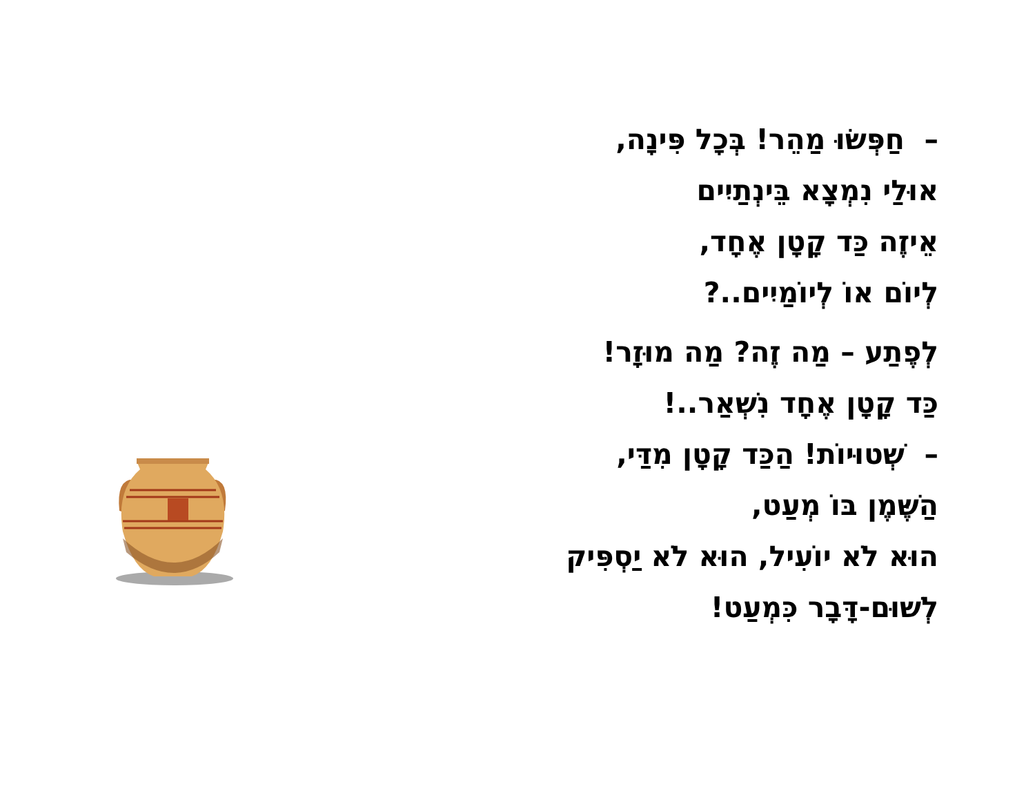– חַפְּשׂוּ מַהֵר! בְּכָל פִּינָה,
אוּלַי נִמְצָא בֵּינְתַיִים
אֵיזֶה כַּד קָטָן אֶחָד,
לְיוֹם אוֹ לְיוֹמַיִים..?
לְפֶתַע – מַה זֶה? מַה מוּזָר!
כַּד קָטָן אֶחָד נִשְׁאַר..!
– שְׁטוּיוֹת! הַכַּד קָטָן מִדַּי,
הַשֶּׁמֶן בּוֹ מְעַט,
הוּא לֹא יוֹעִיל, הוּא לֹא יַסְפִּיק
לְשׁוּם-דָּבָר כִּמְעַט!